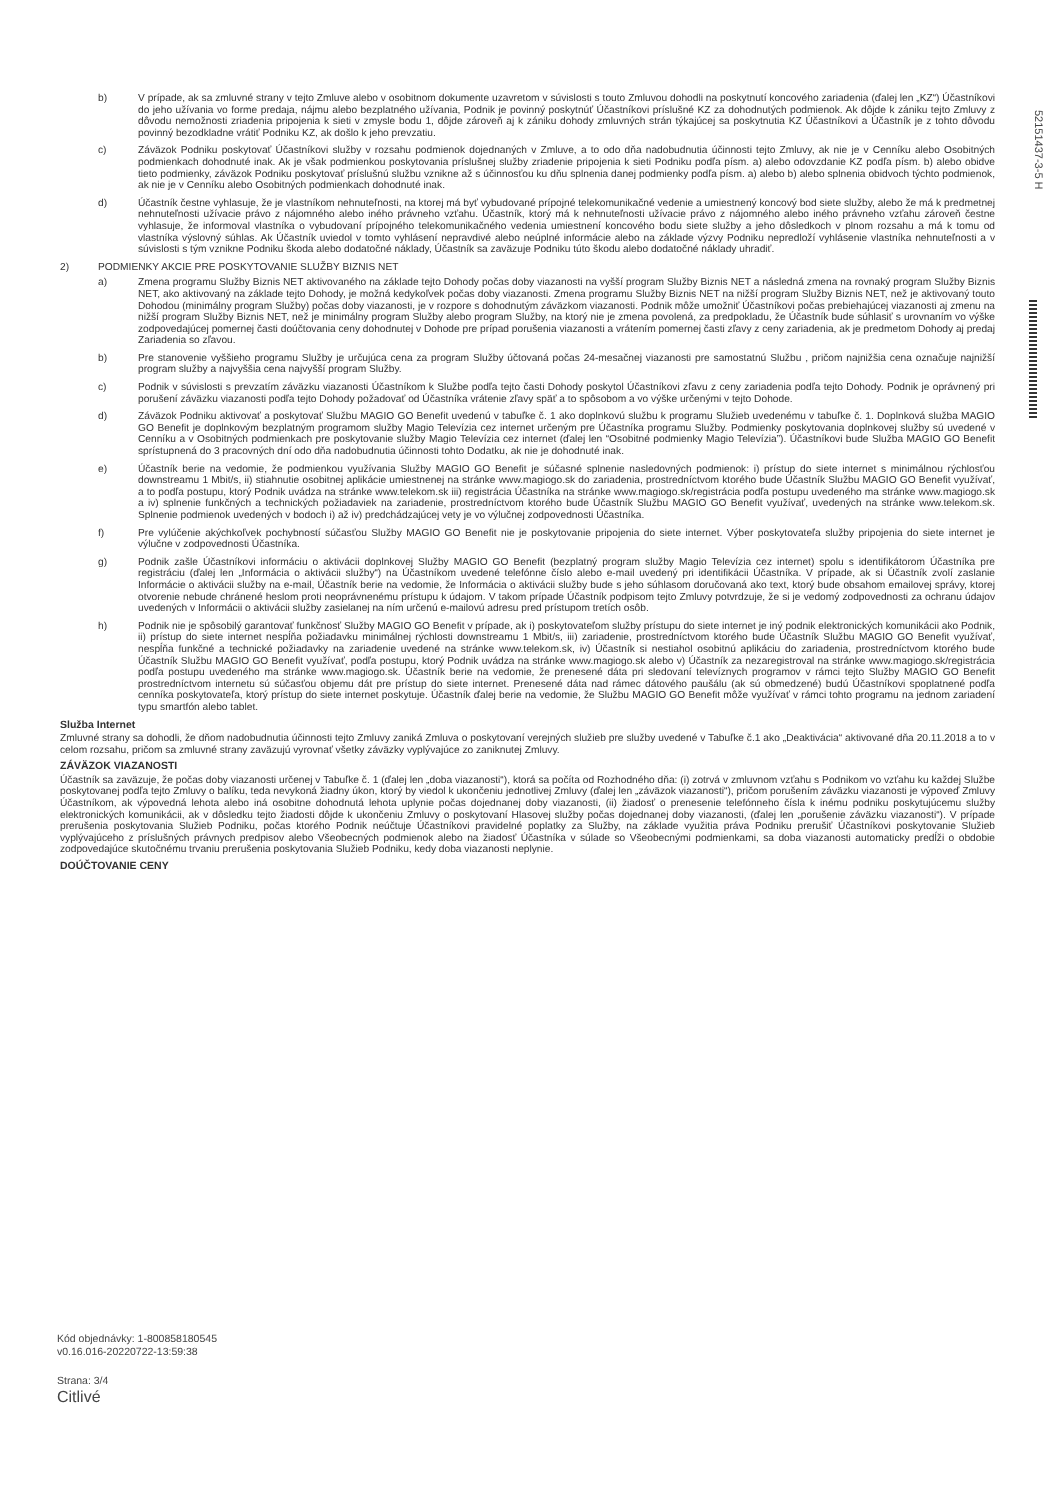52151437-3-5 H
b) V prípade, ak sa zmluvné strany v tejto Zmluve alebo v osobitnom dokumente uzavretom v súvislosti s touto Zmluvou dohodli na poskytnutí koncového zariadenia (ďalej len „KZ“) Účastníkovi do jeho užívania vo forme predaja, nájmu alebo bezplatného užívania, Podnik je povinný poskytnúť Účastníkovi príslušné KZ za dohodnutých podmienok. Ak dôjde k zániku tejto Zmluvy z dôvodu nemožnosti zriadenia pripojenia k sieti v zmysle bodu 1, dôjde zároveň aj k zániku dohody zmluvných strán týkajúcej sa poskytnutia KZ Účastníkovi a Účastník je z tohto dôvodu povinný bezodkladne vrátiť Podniku KZ, ak došlo k jeho prevzatiu.
c) Záväzok Podniku poskytovať Účastníkovi služby v rozsahu podmienok dojednaných v Zmluve, a to odo dňa nadobudnutia účinnosti tejto Zmluvy, ak nie je v Cenníku alebo Osobitných podmienkach dohodnuté inak. Ak je však podmienkou poskytovania príslušnej služby zriadenie pripojenia k sieti Podniku podľa písm. a) alebo odovzdanie KZ podľa písm. b) alebo obidve tieto podmienky, záväzok Podniku poskytovať príslušnú službu vznikne až s účinnosťou ku dňu splnenia danej podmienky podľa písm. a) alebo b) alebo splnenia obidvoch týchto podmienok, ak nie je v Cenníku alebo Osobitných podmienkach dohodnuté inak.
d) Účastník čestne vyhlasuje, že je vlastníkom nehnuteľnosti, na ktorej má byť vybudované prípojné telekomunikačné vedenie a umiestnený koncový bod siete služby, alebo že má k predmetnej nehnuteľnosti užívacie právo z nájomného alebo iného právneho vzťahu. Účastník, ktorý má k nehnuteľnosti užívacie právo z nájomného alebo iného právneho vzťahu zároveň čestne vyhlasuje, že informoval vlastníka o vybudovaní prípojného telekomunikačného vedenia umiestnení koncového bodu siete služby a jeho dôsledkoch v plnom rozsahu a má k tomu od vlastníka výslovný súhlas. Ak Účastník uviedol v tomto vyhlásení nepravdivé alebo neúplné informácie alebo na základe výzvy Podniku nepredloží vyhlásenie vlastníka nehnuteľnosti a v súvislosti s tým vznikne Podniku škoda alebo dodatočné náklady, Účastník sa zaväzuje Podniku túto škodu alebo dodatočné náklady uhradiť.
2) PODMIENKY AKCIE PRE POSKYTOVANIE SLUŽBY BIZNIS NET
a) Zmena programu Služby Biznis NET aktivovaného na základe tejto Dohody počas doby viazanosti na vyšší program Služby Biznis NET a následná zmena na rovnaký program Služby Biznis NET, ako aktivovaný na základe tejto Dohody, je možná kedykoľvek počas doby viazanosti. Zmena programu Služby Biznis NET na nižší program Služby Biznis NET, než je aktivovaný touto Dohodou (minimálny program Služby) počas doby viazanosti, je v rozpore s dohodnutým záväzkom viazanosti. Podnik môže umožniť Účastníkovi počas prebiehajúcej viazanosti aj zmenu na nižší program Služby Biznis NET, než je minimálny program Služby alebo program Služby, na ktorý nie je zmena povolená, za predpokladu, že Účastník bude súhlasiť s urovnaním vo výške zodpovedajúcej pomernej časti doúčtovania ceny dohodnutej v Dohode pre prípad porušenia viazanosti a vrátením pomernej časti zľavy z ceny zariadenia, ak je predmetom Dohody aj predaj Zariadenia so zľavou.
b) Pre stanovenie vyššieho programu Služby je určujúca cena za program Služby účtovaná počas 24-mesačnej viazanosti pre samostatnú Službu , pričom najnižšia cena označuje najnižší program služby a najvyššia cena najvyšší program Služby.
c) Podnik v súvislosti s prevzatím záväzku viazanosti Účastníkom k Službe podľa tejto časti Dohody poskytol Účastníkovi zľavu z ceny zariadenia podľa tejto Dohody. Podnik je oprávnený pri porušení záväzku viazanosti podľa tejto Dohody požadovať od Účastníka vrátenie zľavy späť a to spôsobom a vo výške určenými v tejto Dohode.
d) Záväzok Podniku aktivovať a poskytovať Službu MAGIO GO Benefit uvedenú v tabuľke č. 1 ako doplnkovú službu k programu Služieb uvedenému v tabuľke č. 1. Doplnková služba MAGIO GO Benefit je doplnkovým bezplatným programom služby Magio Televízia cez internet určeným pre Účastníka programu Služby. Podmienky poskytovania doplnkovej služby sú uvedené v Cenníku a v Osobitných podmienkach pre poskytovanie služby Magio Televízia cez internet (ďalej len “Osobitné podmienky Magio Televízia”). Účastníkovi bude Služba MAGIO GO Benefit sprístupnená do 3 pracovných dní odo dňa nadobudnutia účinnosti tohto Dodatku, ak nie je dohodnuté inak.
e) Účastník berie na vedomie, že podmienkou využívania Služby MAGIO GO Benefit je súčasné splnenie nasledovných podmienok: i) prístup do siete internet s minimálnou rýchlosťou downstreamu 1 Mbit/s, ii) stiahnutie osobitnej aplikácie umiestnenej na stránke www.magiogo.sk do zariadenia, prostredníctvom ktorého bude Účastník Službu MAGIO GO Benefit využívať, a to podľa postupu, ktorý Podnik uvádza na stránke www.telekom.sk iii) registrácia Účastníka na stránke www.magiogo.sk/registrácia podľa postupu uvedeného ma stránke www.magiogo.sk a iv) splnenie funkčných a technických požiadaviek na zariadenie, prostredníctvom ktorého bude Účastník Službu MAGIO GO Benefit využívať, uvedených na stránke www.telekom.sk. Splnenie podmienok uvedených v bodoch i) až iv) predchádzajúcej vety je vo výlučnej zodpovednosti Účastníka.
f) Pre vylúčenie akýchkoľvek pochybností súčasťou Služby MAGIO GO Benefit nie je poskytovanie pripojenia do siete internet. Výber poskytovateľa služby pripojenia do siete internet je výlučne v zodpovednosti Účastníka.
g) Podnik zašle Účastníkovi informáciu o aktivácii doplnkovej Služby MAGIO GO Benefit (bezplatný program služby Magio Televízia cez internet) spolu s identifikátorom Účastníka pre registráciu (ďalej len „Informácia o aktivácii služby“) na Účastníkom uvedené telefónne číslo alebo e-mail uvedený pri identifikácii Účastníka. V prípade, ak si Účastník zvolí zaslanie Informácie o aktivácii služby na e-mail, Účastník berie na vedomie, že Informácia o aktivácii služby bude s jeho súhlasom doručovaná ako text, ktorý bude obsahom emailovej správy, ktorej otvorenie nebude chránené heslom proti neoprávnenému prístupu k údajom. V takom prípade Účastník podpisom tejto Zmluvy potvrdzuje, že si je vedomý zodpovednosti za ochranu údajov uvedených v Informácii o aktivácii služby zasielanej na ním určenú e-mailovú adresu pred prístupom tretích osôb.
h) Podnik nie je spôsobilý garantovať funkčnosť Služby MAGIO GO Benefit v prípade, ak i) poskytovateľom služby prístupu do siete internet je iný podnik elektronických komunikácii ako Podnik, ii) prístup do siete internet nespĺňa požiadavku minimálnej rýchlosti downstreamu 1 Mbit/s, iii) zariadenie, prostredníctvom ktorého bude Účastník Službu MAGIO GO Benefit využívať, nespĺňa funkčné a technické požiadavky na zariadenie uvedené na stránke www.telekom.sk, iv) Účastník si nestiahol osobitnú aplikáciu do zariadenia, prostredníctvom ktorého bude Účastník Službu MAGIO GO Benefit využívať, podľa postupu, ktorý Podnik uvádza na stránke www.magiogo.sk alebo v) Účastník za nezaregistroval na stránke www.magiogo.sk/registrácia podľa postupu uvedeného ma stránke www.magiogo.sk. Účastník berie na vedomie, že prenesené dáta pri sledovaní televíznych programov v rámci tejto Služby MAGIO GO Benefit prostredníctvom internetu sú súčasťou objemu dát pre prístup do siete internet. Prenesené dáta nad rámec dátového paušálu (ak sú obmedzené) budú Účastníkovi spoplatnené podľa cenníka poskytovateľa, ktorý prístup do siete internet poskytuje. Účastník ďalej berie na vedomie, že Službu MAGIO GO Benefit môže využívať v rámci tohto programu na jednom zariadení typu smartfón alebo tablet.
Služba Internet
Zmluvné strany sa dohodli, že dňom nadobudnutia účinnosti tejto Zmluvy zaniká Zmluva o poskytovaní verejných služieb pre služby uvedené v Tabuľke č.1 ako „Deaktivácia“ aktivované dňa 20.11.2018 a to v celom rozsahu, pričom sa zmluvné strany zaväzujú vyrovnať všetky záväzky vyplývajúce zo zaniknutej Zmluvy.
ZÁVÄZOK VIAZANOSTI
Účastník sa zaväzuje, že počas doby viazanosti určenej v Tabuľke č. 1 (ďalej len „doba viazanosti“), ktorá sa počíta od Rozhodného dňa: (i) zotrvá v zmluvnom vzťahu s Podnikom vo vzťahu ku každej Službe poskytovanej podľa tejto Zmluvy o balíku, teda nevykoná žiadny úkon, ktorý by viedol k ukončeniu jednotlivej Zmluvy (ďalej len „záväzok viazanosti“), pričom porušením záväzku viazanosti je výpoveď Zmluvy Účastníkom, ak výpovedná lehota alebo iná osobitne dohodnutá lehota uplynie počas dojednanej doby viazanosti, (ii) žiadosť o prenesenie telefónneho čísla k inému podniku poskytujúcemu služby elektronických komunikácii, ak v dôsledku tejto žiadosti dôjde k ukončeniu Zmluvy o poskytovaní Hlasovej služby počas dojednanej doby viazanosti, (ďalej len „porušenie záväzku viazanosti“). V prípade prerušenia poskytovania Služieb Podniku, počas ktorého Podnik neúčtuje Účastníkovi pravidelné poplatky za Služby, na základe využitia práva Podniku prerušiť Účastníkovi poskytovanie Služieb vyplývajúceho z príslušných právnych predpisov alebo Všeobecných podmienok alebo na žiadosť Účastníka v súlade so Všeobecnými podmienkami, sa doba viazanosti automaticky predĺži o obdobie zodpovedajúce skutočnému trvaniu prerušenia poskytovania Služieb Podniku, kedy doba viazanosti neplynie.
DOÚČTOVANIE CENY
Kód objednávky: 1-800858180545
v0.16.016-20220722-13:59:38
Strana: 3/4
Citlivé